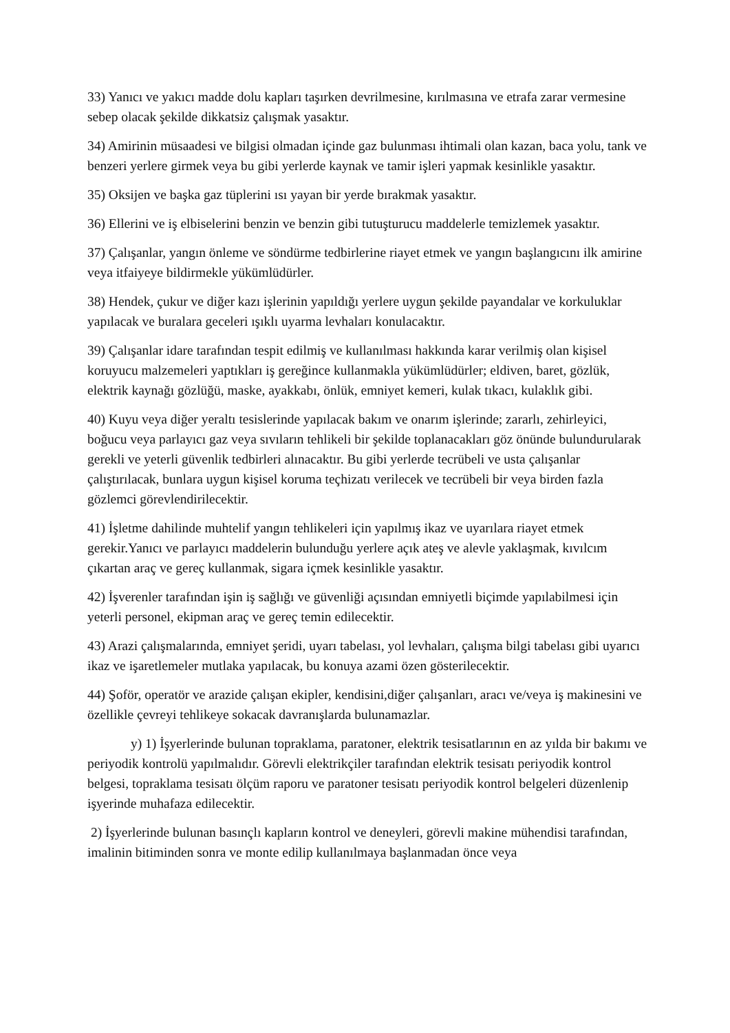33) Yanıcı ve yakıcı madde dolu kapları taşırken devrilmesine, kırılmasına ve etrafa zarar vermesine sebep olacak şekilde dikkatsiz çalışmak yasaktır.
34) Amirinin müsaadesi ve bilgisi olmadan içinde gaz bulunması ihtimali olan kazan, baca yolu, tank ve benzeri yerlere girmek veya bu gibi yerlerde kaynak ve tamir işleri yapmak kesinlikle yasaktır.
35) Oksijen ve başka gaz tüplerini ısı yayan bir yerde bırakmak yasaktır.
36) Ellerini ve iş elbiselerini benzin ve benzin gibi tutuşturucu maddelerle temizlemek yasaktır.
37) Çalışanlar, yangın önleme ve söndürme tedbirlerine riayet etmek ve yangın başlangıcını ilk amirine veya itfaiyeye bildirmekle yükümlüdürler.
38) Hendek, çukur ve diğer kazı işlerinin yapıldığı yerlere uygun şekilde payandalar ve korkuluklar yapılacak ve buralara geceleri ışıklı uyarma levhaları konulacaktır.
39) Çalışanlar idare tarafından tespit edilmiş ve kullanılması hakkında karar verilmiş olan kişisel koruyucu malzemeleri yaptıkları iş gereğince kullanmakla yükümlüdürler; eldiven, baret, gözlük, elektrik kaynağı gözlüğü, maske, ayakkabı, önlük, emniyet kemeri, kulak tıkacı, kulaklık gibi.
40) Kuyu veya diğer yeraltı tesislerinde yapılacak bakım ve onarım işlerinde; zararlı, zehirleyici, boğucu veya parlayıcı gaz veya sıvıların tehlikeli bir şekilde toplanacakları göz önünde bulundurularak gerekli ve yeterli güvenlik tedbirleri alınacaktır. Bu gibi yerlerde tecrübeli ve usta çalışanlar çalıştırılacak, bunlara uygun kişisel koruma teçhizatı verilecek ve tecrübeli bir veya birden fazla gözlemci görevlendirilecektir.
41) İşletme dahilinde muhtelif yangın tehlikeleri için yapılmış ikaz ve uyarılara riayet etmek gerekir.Yanıcı ve parlayıcı maddelerin bulunduğu yerlere açık ateş ve alevle yaklaşmak, kıvılcım çıkartan araç ve gereç kullanmak, sigara içmek kesinlikle yasaktır.
42) İşverenler tarafından işin iş sağlığı ve güvenliği açısından emniyetli biçimde yapılabilmesi için yeterli personel, ekipman araç ve gereç temin edilecektir.
43) Arazi çalışmalarında, emniyet şeridi, uyarı tabelası, yol levhaları, çalışma bilgi tabelası gibi uyarıcı ikaz ve işaretlemeler mutlaka yapılacak, bu konuya azami özen gösterilecektir.
44) Şoför, operatör ve arazide çalışan ekipler, kendisini,diğer çalışanları, aracı ve/veya iş makinesini ve özellikle çevreyi tehlikeye sokacak davranışlarda bulunamazlar.
y) 1) İşyerlerinde bulunan topraklama, paratoner, elektrik tesisatlarının en az yılda bir bakımı ve periyodik kontrolü yapılmalıdır. Görevli elektrikçiler tarafından elektrik tesisatı periyodik kontrol belgesi, topraklama tesisatı ölçüm raporu ve paratoner tesisatı periyodik kontrol belgeleri düzenlenip işyerinde muhafaza edilecektir.
2) İşyerlerinde bulunan basınçlı kapların kontrol ve deneyleri, görevli makine mühendisi tarafından, imalinin bitiminden sonra ve monte edilip kullanılmaya başlanmadan önce veya